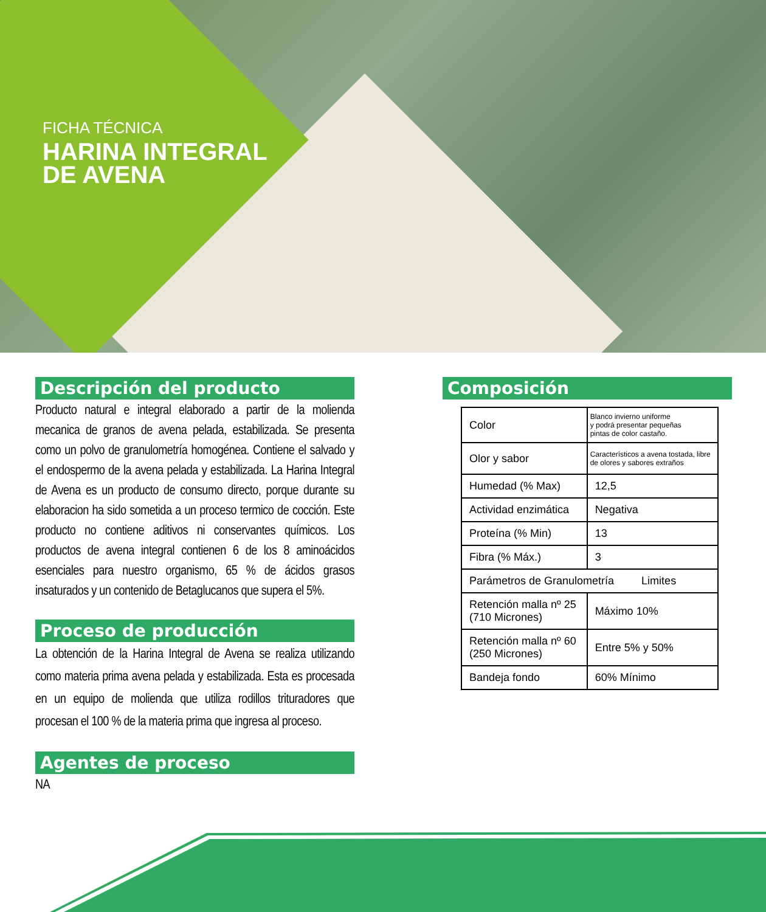FICHA TÉCNICA
HARINA INTEGRAL
DE AVENA
Descripción del producto
Producto natural e integral elaborado a partir de la molienda mecanica de granos de avena pelada, estabilizada. Se presenta como un polvo de granulometría homogénea. Contiene el salvado y el endospermo de la avena pelada y estabilizada. La Harina Integral de Avena es un producto de consumo directo, porque durante su elaboracion ha sido sometida a un proceso termico de cocción. Este producto no contiene aditivos ni conservantes químicos. Los productos de avena integral contienen 6 de los 8 aminoácidos esenciales para nuestro organismo, 65 % de ácidos grasos insaturados y un contenido de Betaglucanos que supera el 5%.
Proceso de producción
La obtención de la Harina Integral de Avena se realiza utilizando como materia prima avena pelada y estabilizada. Esta es procesada en un equipo de molienda que utiliza rodillos trituradores que procesan el 100 % de la materia prima que ingresa al proceso.
Agentes de proceso
NA
Composición
| Color | Blanco invierno uniforme y podrá presentar pequeñas pintas de color castaño. | |
| Olor y sabor | Característicos a avena tostada, libre de olores y sabores extraños | |
| Humedad (% Max) | 12,5 | |
| Actividad enzimática | Negativa | |
| Proteína (% Min) | 13 | |
| Fibra (% Máx.) | 3 | |
| Parámetros de Granulometría Limites | | |
| Retención malla nº 25 (710 Micrones) | | Máximo 10% |
| Retención malla nº 60 (250 Micrones) | | Entre 5% y 50% |
| Bandeja fondo | | 60% Mínimo |